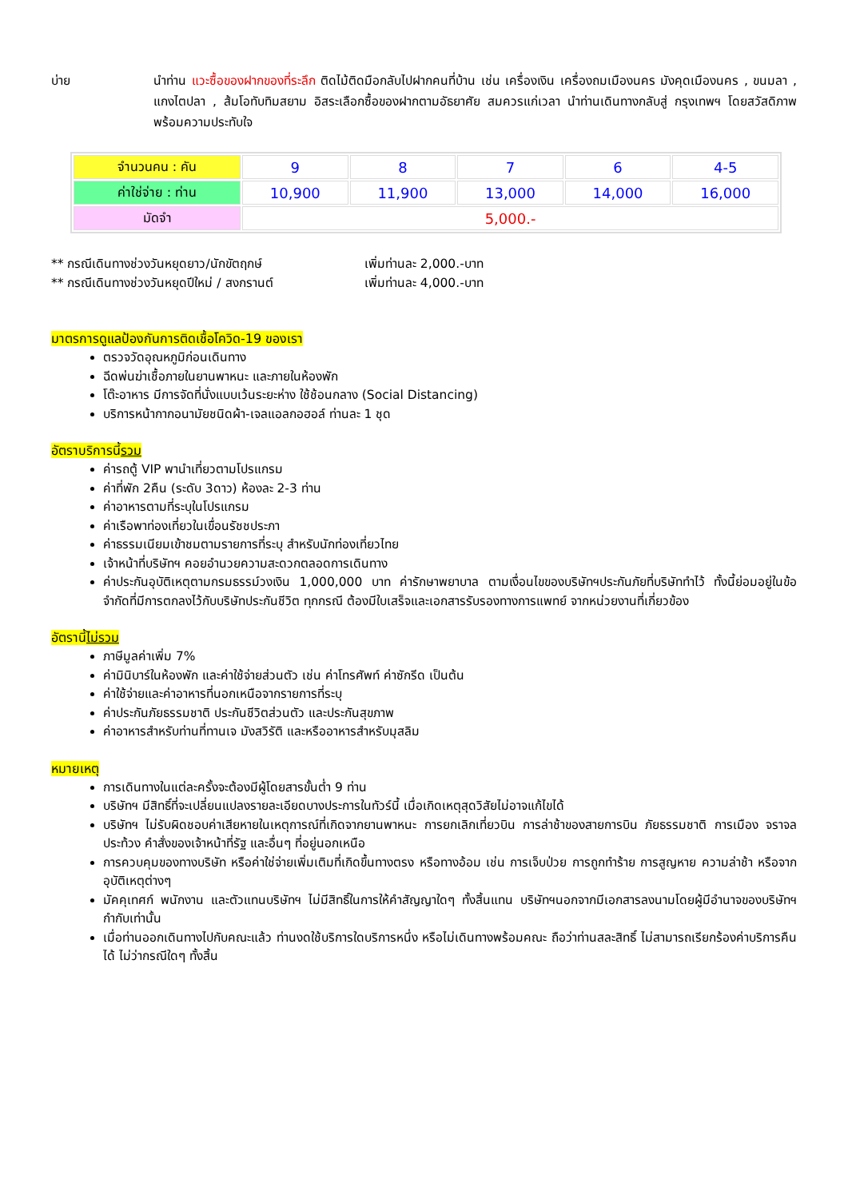บ่าย นำท่าน แวะซื้อของฝากของที่ระลึก ติดไม้ติดมือกลับไปฝากคนที่บ้าน เช่น เครื่องเงิน เครื่องถมเมืองนคร มังคุดเมืองนคร , ขนมลา , แกงไตปลา , ส้มโอทับทิมสยาม อิสระเลือกซื้อของฝากตามอัธยาศัย สมควรแก่เวลา นำท่านเดินทางกลับสู่ กรุงเทพฯ โดยสวัสดิภาพพร้อมความประทับใจ
| จำนวนคน : คัน | 9 | 8 | 7 | 6 | 4-5 |
| ค่าใช่จ่าย : ท่าน | 10,900 | 11,900 | 13,000 | 14,000 | 16,000 |
| มัดจำ | 5,000.- | | | | |
** กรณีเดินทางช่วงวันหยุดยาว/นักขัตฤกษ์ เพิ่มท่านละ 2,000.-บาท
** กรณีเดินทางช่วงวันหยุดปีใหม่ / สงกรานต์ เพิ่มท่านละ 4,000.-บาท
มาตรการดูแลป้องกันการติดเชื้อโควิด-19 ของเรา
ตรวจวัดอุณหภูมิก่อนเดินทาง
ฉีดพ่นฆ่าเชื้อภายในยานพาหนะ และภายในห้องพัก
โต๊ะอาหาร มีการจัดที่นั่งแบบเว้นระยะห่าง ใช้ช้อนกลาง (Social Distancing)
บริการหน้ากากอนามัยชนิดผ้า-เจลแอลกอฮอล์ ท่านละ 1 ชุด
อัตราบริการนี้รวม
ค่ารถตู้ VIP พานำเที่ยวตามโปรแกรม
ค่าที่พัก 2คืน (ระดับ 3ดาว) ห้องละ 2-3 ท่าน
ค่าอาหารตามที่ระบุในโปรแกรม
ค่าเรือพาท่องเที่ยวในเขื่อนรัชชประภา
ค่าธรรมเนียมเข้าชมตามรายการที่ระบุ สำหรับนักท่องเที่ยวไทย
เจ้าหน้าที่บริษัทฯ คอยอำนวยความสะดวกตลอดการเดินทาง
ค่าประกันอุบัติเหตุตามกรมธรรม์วงเงิน 1,000,000 บาท ค่ารักษาพยาบาล ตามเงื่อนไขของบริษัทฯประกันภัยที่บริษัททำไว้ ทั้งนี้ย่อมอยู่ในข้อจำกัดที่มีการตกลงไว้กับบริษัทประกันชีวิต ทุกกรณี ต้องมีใบเสร็จและเอกสารรับรองทางการแพทย์ จากหน่วยงานที่เกี่ยวข้อง
อัตรานี้ไม่รวม
ภาษีมูลค่าเพิ่ม 7%
ค่ามินิบาร์ในห้องพัก และค่าใช้จ่ายส่วนตัว เช่น ค่าโทรศัพท์ ค่าซักรีด เป็นต้น
ค่าใช้จ่ายและค่าอาหารที่นอกเหนือจากรายการที่ระบุ
ค่าประกันภัยธรรมชาติ ประกันชีวิตส่วนตัว และประกันสุขภาพ
ค่าอาหารสำหรับท่านที่ทานเจ มังสวิรัติ และหรืออาหารสำหรับมุสลิม
หมายเหตุ
การเดินทางในแต่ละครั้งจะต้องมีผู้โดยสารขั้นต่ำ 9 ท่าน
บริษัทฯ มีสิทธิ์ที่จะเปลี่ยนแปลงรายละเอียดบางประการในทัวร์นี้ เมื่อเกิดเหตุสุดวิสัยไม่อาจแก้ไขได้
บริษัทฯ ไม่รับผิดชอบค่าเสียหายในเหตุการณ์ที่เกิดจากยานพาหนะ การยกเลิกเที่ยวบิน การล่าช้าของสายการบิน ภัยธรรมชาติ การเมือง จราจล ประท้วง คำสั่งของเจ้าหน้าที่รัฐ และอื่นๆ ที่อยู่นอกเหนือ
การควบคุมของทางบริษัท หรือค่าใช่จ่ายเพิ่มเติมที่เกิดขึ้นทางตรง หรือทางอ้อม เช่น การเจ็บป่วย การถูกทำร้าย การสูญหาย ความล่าช้า หรือจากอุบัติเหตุต่างๆ
มัคคุเทศก์ พนักงาน และตัวแทนบริษัทฯ ไม่มีสิทธิ์ในการให้คำสัญญาใดๆ ทั้งสิ้นแทน บริษัทฯนอกจากมีเอกสารลงนามโดยผู้มีอำนาจของบริษัทฯกำกับเท่านั้น
เมื่อท่านออกเดินทางไปกับคณะแล้ว ท่านงดใช้บริการใดบริการหนึ่ง หรือไม่เดินทางพร้อมคณะ ถือว่าท่านสละสิทธิ์ ไม่สามารถเรียกร้องค่าบริการคืนได้ ไม่ว่ากรณีใดๆ ทั้งสิ้น